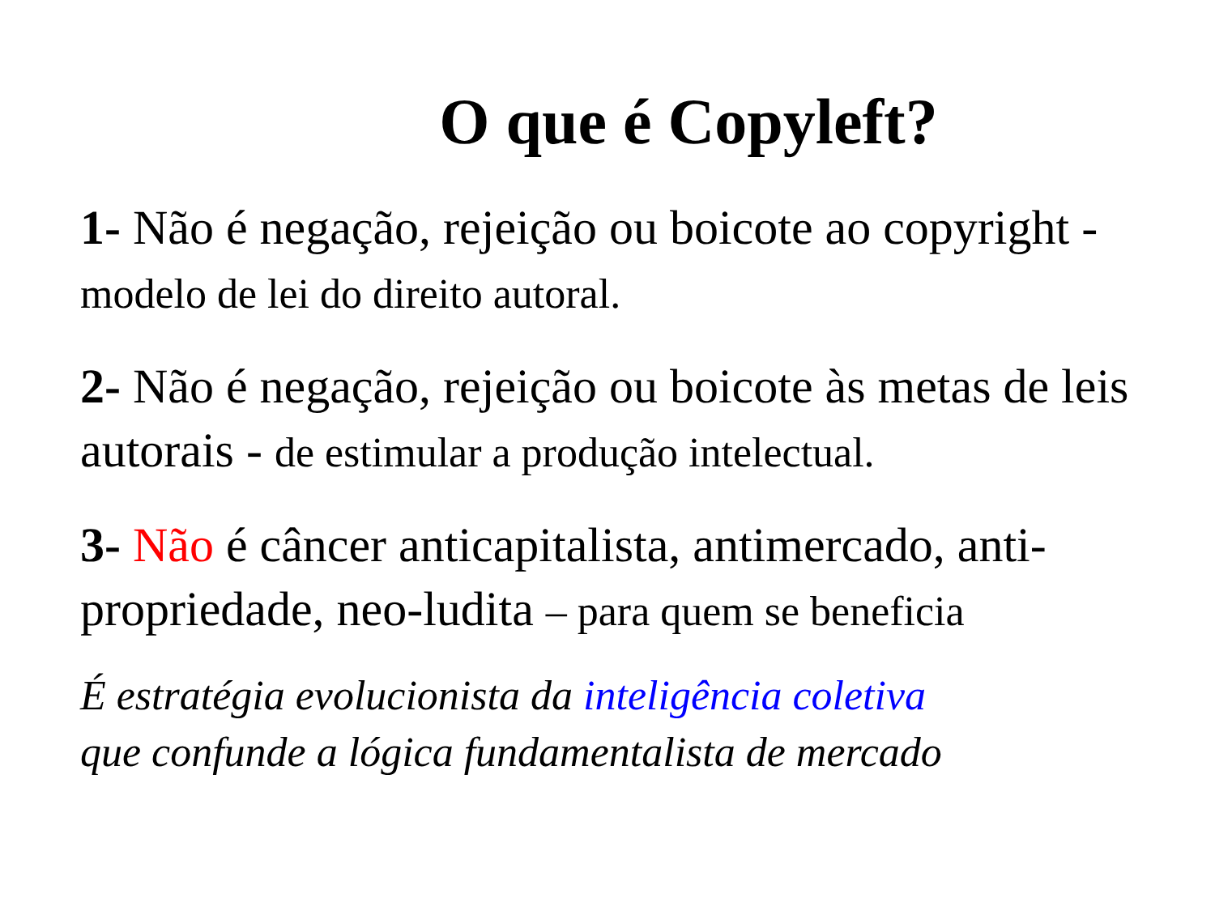O que é Copyleft?
1- Não é negação, rejeição ou boicote ao copyright - modelo de lei do direito autoral.
2- Não é negação, rejeição ou boicote às metas de leis autorais - de estimular a produção intelectual.
3- Não é câncer anticapitalista, antimercado, anti-propriedade, neo-ludita – para quem se beneficia
É estratégia evolucionista da inteligência coletiva
que confunde a lógica fundamentalista de mercado